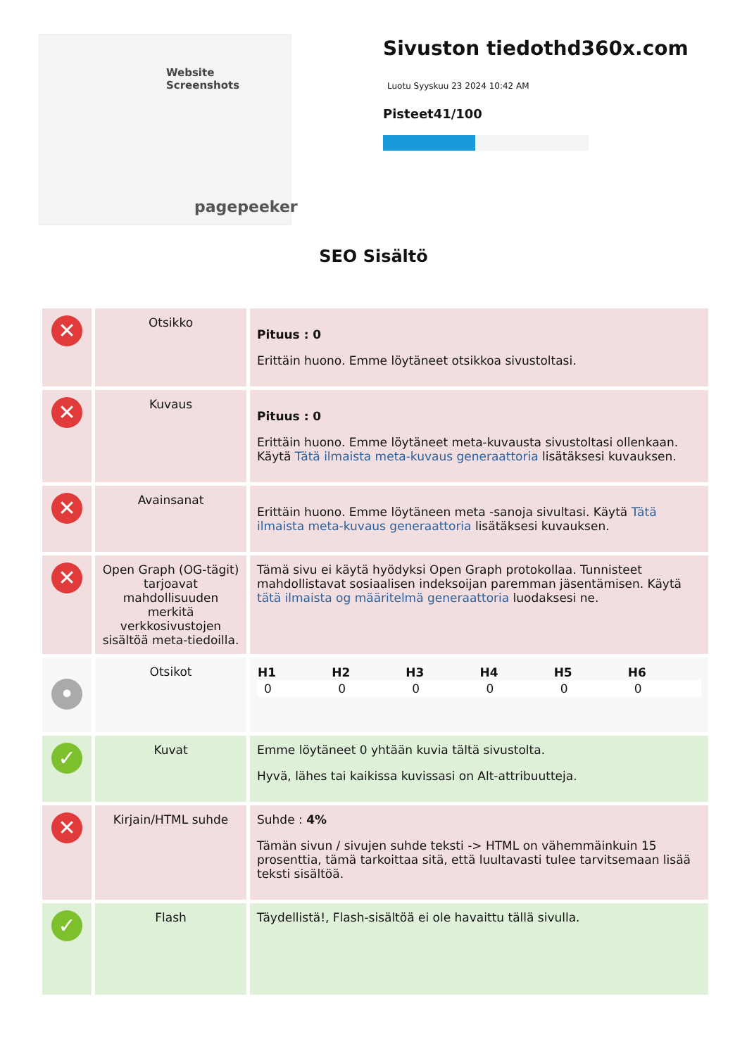Website Screenshots
pagepeeker
Sivuston tiedothd360x.com
Luotu Syyskuu 23 2024 10:42 AM
Pisteet41/100
SEO Sisältö
| ✕ | Otsikko | Pituus : 0 Erittäin huono. Emme löytäneet otsikkoa sivustoltasi. |
| ✕ | Kuvaus | Pituus : 0 Erittäin huono. Emme löytäneet meta-kuvausta sivustoltasi ollenkaan. Käytä Tätä ilmaista meta-kuvaus generaattoria lisätäksesi kuvauksen. |
| ✕ | Avainsanat | Erittäin huono. Emme löytäneen meta -sanoja sivultasi. Käytä Tätä ilmaista meta-kuvaus generaattoria lisätäksesi kuvauksen. |
| ✕ | Open Graph (OG-tägit) tarjoavat mahdollisuuden merkitä verkkosivustojen sisältöä meta-tiedoilla. | Tämä sivu ei käytä hyödyksi Open Graph protokollaa. Tunnisteet mahdollistavat sosiaalisen indeksoijan paremman jäsentämisen. Käytä tätä ilmaista og määritelmä generaattoria luodaksesi ne. |
| • | Otsikot | / H1 / H2 / H3 / H4 / H5 / H6 / / --- / --- / --- / --- / --- / --- / / 0 / 0 / 0 / 0 / 0 / 0 / |
| ✓ | Kuvat | Emme löytäneet 0 yhtään kuvia tältä sivustolta. Hyvä, lähes tai kaikissa kuvissasi on Alt-attribuutteja. |
| ✕ | Kirjain/HTML suhde | Suhde : 4% Tämän sivun / sivujen suhde teksti -> HTML on vähemmäinkuin 15 prosenttia, tämä tarkoittaa sitä, että luultavasti tulee tarvitsemaan lisää teksti sisältöä. |
| ✓ | Flash | Täydellistä!, Flash-sisältöä ei ole havaittu tällä sivulla. |